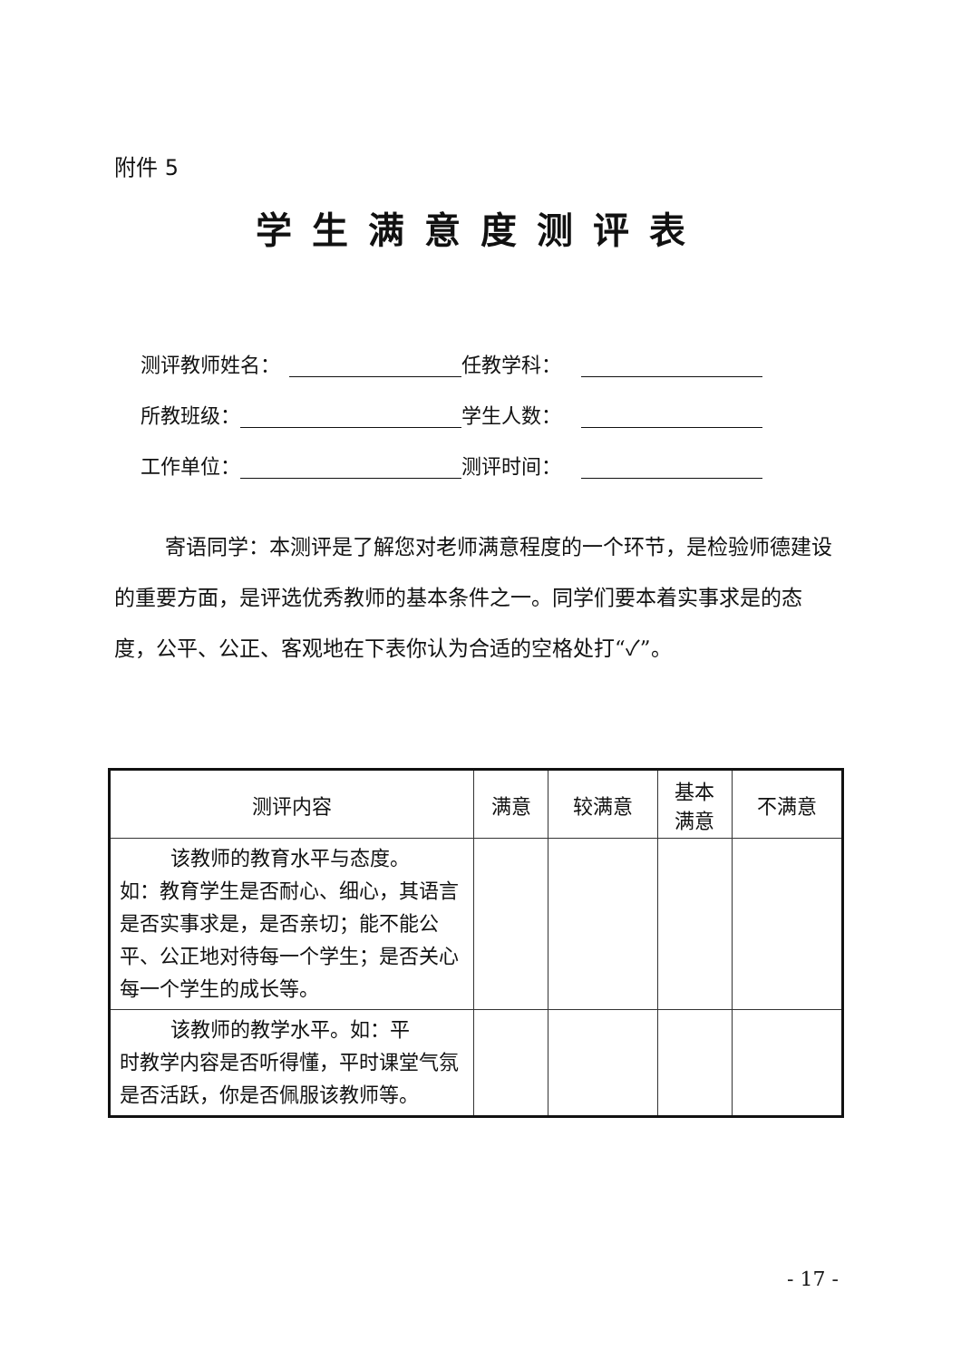附件 5
学生满意度测评表
测评教师姓名： 任教学科：
所教班级： 学生人数：
工作单位： 测评时间：
寄语同学：本测评是了解您对老师满意程度的一个环节，是检验师德建设的重要方面，是评选优秀教师的基本条件之一。同学们要本着实事求是的态度，公平、公正、客观地在下表你认为合适的空格处打“✓”。
| 测评内容 | 满意 | 较满意 | 基本 满意 | 不满意 |
| --- | --- | --- | --- | --- |
| 该教师的教育水平与态度。 如：教育学生是否耐心、细心，其语言是否实事求是，是否亲切；能不能公平、公正地对待每一个学生；是否关心每一个学生的成长等。 | | | | |
| 该教师的教学水平。如：平 时教学内容是否听得懂，平时课堂气氛是否活跃，你是否佩服该教师等。 | | | | |
- 17 -